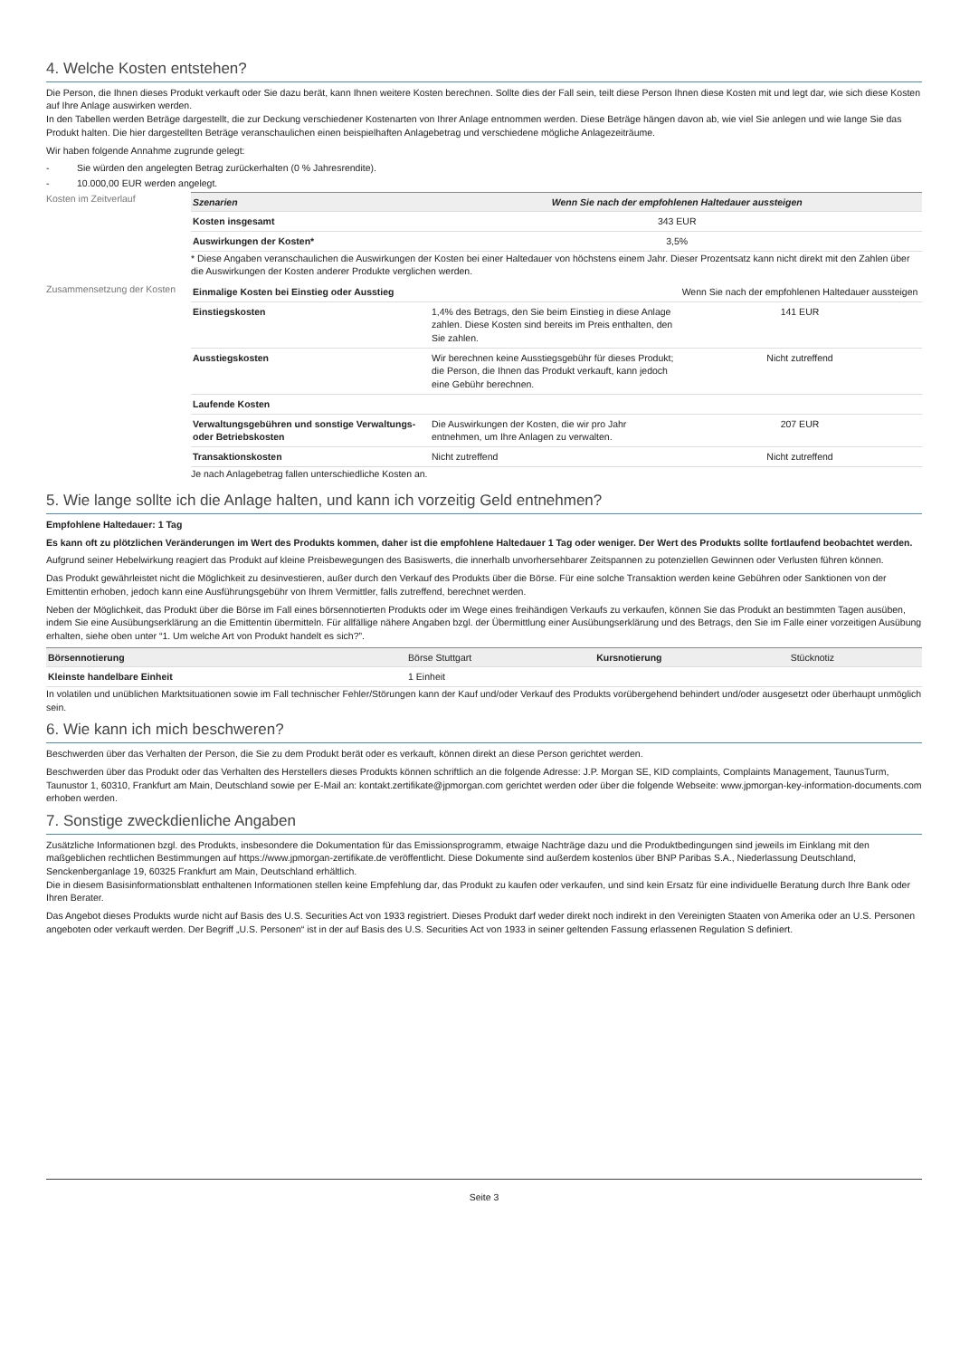4. Welche Kosten entstehen?
Die Person, die Ihnen dieses Produkt verkauft oder Sie dazu berät, kann Ihnen weitere Kosten berechnen. Sollte dies der Fall sein, teilt diese Person Ihnen diese Kosten mit und legt dar, wie sich diese Kosten auf Ihre Anlage auswirken werden.
In den Tabellen werden Beträge dargestellt, die zur Deckung verschiedener Kostenarten von Ihrer Anlage entnommen werden. Diese Beträge hängen davon ab, wie viel Sie anlegen und wie lange Sie das Produkt halten. Die hier dargestellten Beträge veranschaulichen einen beispielhaften Anlagebetrag und verschiedene mögliche Anlagezeiträume.
Wir haben folgende Annahme zugrunde gelegt:
- Sie würden den angelegten Betrag zurückerhalten (0 % Jahresrendite).
- 10.000,00 EUR werden angelegt.
Kosten im Zeitverlauf
| Szenarien | Wenn Sie nach der empfohlenen Haltedauer aussteigen |
| --- | --- |
| Kosten insgesamt | 343 EUR |
| Auswirkungen der Kosten* | 3,5% |
* Diese Angaben veranschaulichen die Auswirkungen der Kosten bei einer Haltedauer von höchstens einem Jahr. Dieser Prozentsatz kann nicht direkt mit den Zahlen über die Auswirkungen der Kosten anderer Produkte verglichen werden.
Zusammensetzung der Kosten
| Einmalige Kosten bei Einstieg oder Ausstieg | | Wenn Sie nach der empfohlenen Haltedauer aussteigen |
| Einstiegskosten | 1,4% des Betrags, den Sie beim Einstieg in diese Anlage zahlen. Diese Kosten sind bereits im Preis enthalten, den Sie zahlen. | 141 EUR |
| Ausstiegskosten | Wir berechnen keine Ausstiegsgebühr für dieses Produkt; die Person, die Ihnen das Produkt verkauft, kann jedoch eine Gebühr berechnen. | Nicht zutreffend |
| Laufende Kosten | | |
| Verwaltungsgebühren und sonstige Verwaltungs- oder Betriebskosten | Die Auswirkungen der Kosten, die wir pro Jahr entnehmen, um Ihre Anlagen zu verwalten. | 207 EUR |
| Transaktionskosten | Nicht zutreffend | Nicht zutreffend |
Je nach Anlagebetrag fallen unterschiedliche Kosten an.
5. Wie lange sollte ich die Anlage halten, und kann ich vorzeitig Geld entnehmen?
Empfohlene Haltedauer: 1 Tag
Es kann oft zu plötzlichen Veränderungen im Wert des Produkts kommen, daher ist die empfohlene Haltedauer 1 Tag oder weniger. Der Wert des Produkts sollte fortlaufend beobachtet werden.
Aufgrund seiner Hebelwirkung reagiert das Produkt auf kleine Preisbewegungen des Basiswerts, die innerhalb unvorhersehbarer Zeitspannen zu potenziellen Gewinnen oder Verlusten führen können.
Das Produkt gewährleistet nicht die Möglichkeit zu desinvestieren, außer durch den Verkauf des Produkts über die Börse. Für eine solche Transaktion werden keine Gebühren oder Sanktionen von der Emittentin erhoben, jedoch kann eine Ausführungsgebühr von Ihrem Vermittler, falls zutreffend, berechnet werden.
Neben der Möglichkeit, das Produkt über die Börse im Fall eines börsennotierten Produkts oder im Wege eines freihändigen Verkaufs zu verkaufen, können Sie das Produkt an bestimmten Tagen ausüben, indem Sie eine Ausübungserklärung an die Emittentin übermitteln. Für allfällige nähere Angaben bzgl. der Übermittlung einer Ausübungserklärung und des Betrags, den Sie im Falle einer vorzeitigen Ausübung erhalten, siehe oben unter “1. Um welche Art von Produkt handelt es sich?”.
| Börsennotierung | Börse Stuttgart | Kursnotierung | Stücknotiz |
| Kleinste handelbare Einheit | 1 Einheit | | |
In volatilen und unüblichen Marktsituationen sowie im Fall technischer Fehler/Störungen kann der Kauf und/oder Verkauf des Produkts vorübergehend behindert und/oder ausgesetzt oder überhaupt unmöglich sein.
6. Wie kann ich mich beschweren?
Beschwerden über das Verhalten der Person, die Sie zu dem Produkt berät oder es verkauft, können direkt an diese Person gerichtet werden.
Beschwerden über das Produkt oder das Verhalten des Herstellers dieses Produkts können schriftlich an die folgende Adresse: J.P. Morgan SE, KID complaints, Complaints Management, TaunusTurm, Taunustor 1, 60310, Frankfurt am Main, Deutschland sowie per E-Mail an: kontakt.zertifikate@jpmorgan.com gerichtet werden oder über die folgende Webseite: www.jpmorgan-key-information-documents.com erhoben werden.
7. Sonstige zweckdienliche Angaben
Zusätzliche Informationen bzgl. des Produkts, insbesondere die Dokumentation für das Emissionsprogramm, etwaige Nachträge dazu und die Produktbedingungen sind jeweils im Einklang mit den maßgeblichen rechtlichen Bestimmungen auf https://www.jpmorgan-zertifikate.de veröffentlicht. Diese Dokumente sind außerdem kostenlos über BNP Paribas S.A., Niederlassung Deutschland, Senckenberganlage 19, 60325 Frankfurt am Main, Deutschland erhältlich.
Die in diesem Basisinformationsblatt enthaltenen Informationen stellen keine Empfehlung dar, das Produkt zu kaufen oder verkaufen, und sind kein Ersatz für eine individuelle Beratung durch Ihre Bank oder Ihren Berater.
Das Angebot dieses Produkts wurde nicht auf Basis des U.S. Securities Act von 1933 registriert. Dieses Produkt darf weder direkt noch indirekt in den Vereinigten Staaten von Amerika oder an U.S. Personen angeboten oder verkauft werden. Der Begriff „U.S. Personen“ ist in der auf Basis des U.S. Securities Act von 1933 in seiner geltenden Fassung erlassenen Regulation S definiert.
Seite 3